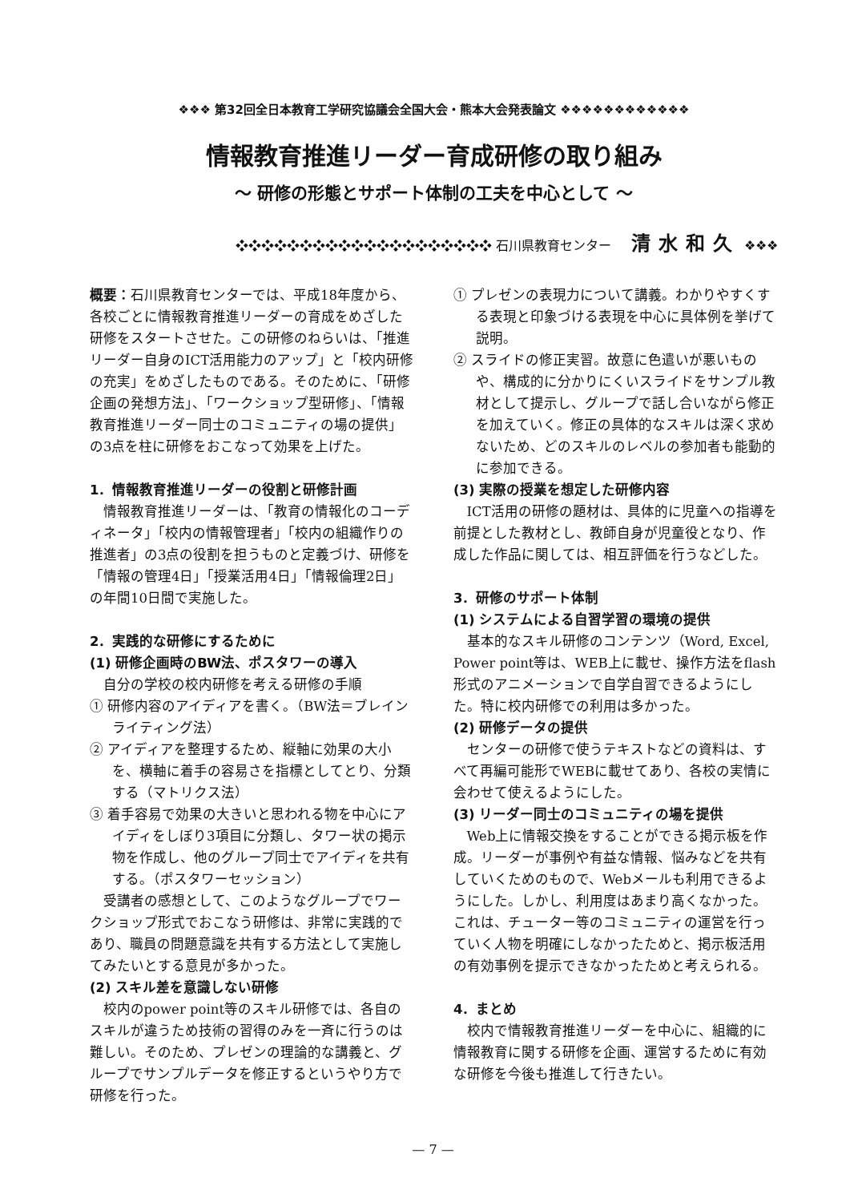❖❖❖ 第32回全日本教育工学研究協議会全国大会・熊本大会発表論文 ❖❖❖❖❖❖❖❖❖❖❖❖
情報教育推進リーダー育成研修の取り組み
〜 研修の形態とサポート体制の工夫を中心として 〜
❖❖❖❖❖❖❖❖❖❖❖❖❖❖❖❖❖❖❖❖ 石川県教育センター 清水和久 ❖❖❖
概要：石川県教育センターでは、平成18年度から、各校ごとに情報教育推進リーダーの育成をめざした研修をスタートさせた。この研修のねらいは、「推進リーダー自身のICT活用能力のアップ」と「校内研修の充実」をめざしたものである。そのために、「研修企画の発想方法」、「ワークショップ型研修」、「情報教育推進リーダー同士のコミュニティの場の提供」の3点を柱に研修をおこなって効果を上げた。
1．情報教育推進リーダーの役割と研修計画
情報教育推進リーダーは、「教育の情報化のコーディネータ」「校内の情報管理者」「校内の組織作りの推進者」の3点の役割を担うものと定義づけ、研修を「情報の管理4日」「授業活用4日」「情報倫理2日」の年間10日間で実施した。
2．実践的な研修にするために
(1) 研修企画時のBW法、ポスタワーの導入
自分の学校の校内研修を考える研修の手順
① 研修内容のアイディアを書く。（BW法＝ブレインライティング法）
② アイディアを整理するため、縦軸に効果の大小を、横軸に着手の容易さを指標としてとり、分類する（マトリクス法）
③ 着手容易で効果の大きいと思われる物を中心にアイディをしぼり3項目に分類し、タワー状の掲示物を作成し、他のグループ同士でアイディを共有する。（ポスタワーセッション）
受講者の感想として、このようなグループでワークショップ形式でおこなう研修は、非常に実践的であり、職員の問題意識を共有する方法として実施してみたいとする意見が多かった。
(2) スキル差を意識しない研修
校内のpower point等のスキル研修では、各自のスキルが違うため技術の習得のみを一斉に行うのは難しい。そのため、プレゼンの理論的な講義と、グループでサンプルデータを修正するというやり方で研修を行った。
① プレゼンの表現力について講義。わかりやすくする表現と印象づける表現を中心に具体例を挙げて説明。
② スライドの修正実習。故意に色遣いが悪いものや、構成的に分かりにくいスライドをサンプル教材として提示し、グループで話し合いながら修正を加えていく。修正の具体的なスキルは深く求めないため、どのスキルのレベルの参加者も能動的に参加できる。
(3) 実際の授業を想定した研修内容
ICT活用の研修の題材は、具体的に児童への指導を前提とした教材とし、教師自身が児童役となり、作成した作品に関しては、相互評価を行うなどした。
3．研修のサポート体制
(1) システムによる自習学習の環境の提供
基本的なスキル研修のコンテンツ（Word, Excel, Power point等は、WEB上に載せ、操作方法をflash形式のアニメーションで自学自習できるようにした。特に校内研修での利用は多かった。
(2) 研修データの提供
センターの研修で使うテキストなどの資料は、すべて再編可能形でWEBに載せてあり、各校の実情に会わせて使えるようにした。
(3) リーダー同士のコミュニティの場を提供
Web上に情報交換をすることができる掲示板を作成。リーダーが事例や有益な情報、悩みなどを共有していくためのもので、Webメールも利用できるようにした。しかし、利用度はあまり高くなかった。これは、チューター等のコミュニティの運営を行っていく人物を明確にしなかったためと、掲示板活用の有効事例を提示できなかったためと考えられる。
4．まとめ
校内で情報教育推進リーダーを中心に、組織的に情報教育に関する研修を企画、運営するために有効な研修を今後も推進して行きたい。
— 7 —